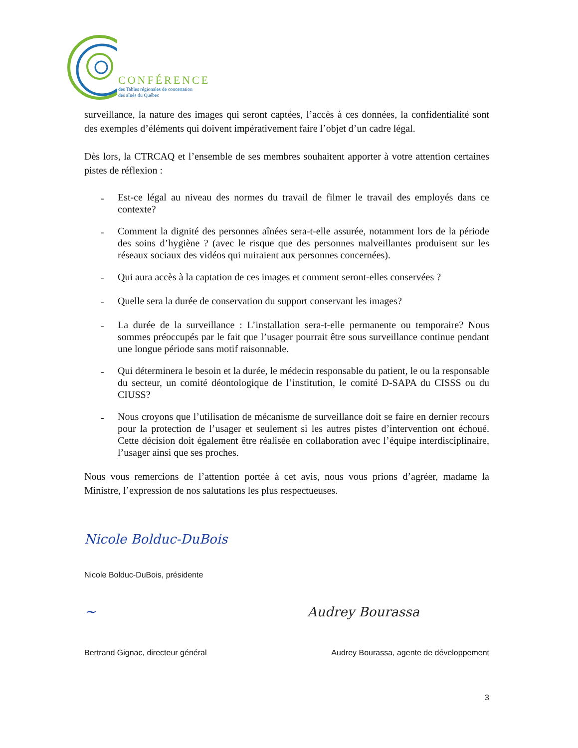CONFÉRENCE
des Tables régionales de concertation
des aînés du Québec
surveillance, la nature des images qui seront captées, l’accès à ces données, la confidentialité sont des exemples d’éléments qui doivent impérativement faire l’objet d’un cadre légal.
Dès lors, la CTRCAQ et l’ensemble de ses membres souhaitent apporter à votre attention certaines pistes de réflexion :
- Est-ce légal au niveau des normes du travail de filmer le travail des employés dans ce contexte?
- Comment la dignité des personnes aînées sera-t-elle assurée, notamment lors de la période des soins d’hygiène ? (avec le risque que des personnes malveillantes produisent sur les réseaux sociaux des vidéos qui nuiraient aux personnes concernées).
- Qui aura accès à la captation de ces images et comment seront-elles conservées ?
- Quelle sera la durée de conservation du support conservant les images?
- La durée de la surveillance : L’installation sera-t-elle permanente ou temporaire? Nous sommes préoccupés par le fait que l’usager pourrait être sous surveillance continue pendant une longue période sans motif raisonnable.
- Qui déterminera le besoin et la durée, le médecin responsable du patient, le ou la responsable du secteur, un comité déontologique de l’institution, le comité D-SAPA du CISSS ou du CIUSS?
- Nous croyons que l’utilisation de mécanisme de surveillance doit se faire en dernier recours pour la protection de l’usager et seulement si les autres pistes d’intervention ont échoué. Cette décision doit également être réalisée en collaboration avec l’équipe interdisciplinaire, l’usager ainsi que ses proches.
Nous vous remercions de l’attention portée à cet avis, nous vous prions d’agréer, madame la Ministre, l’expression de nos salutations les plus respectueuses.
Nicole Bolduc-DuBois
Nicole Bolduc-DuBois, présidente
~ Audrey Bourassa
Bertrand Gignac, directeur général Audrey Bourassa, agente de développement
3